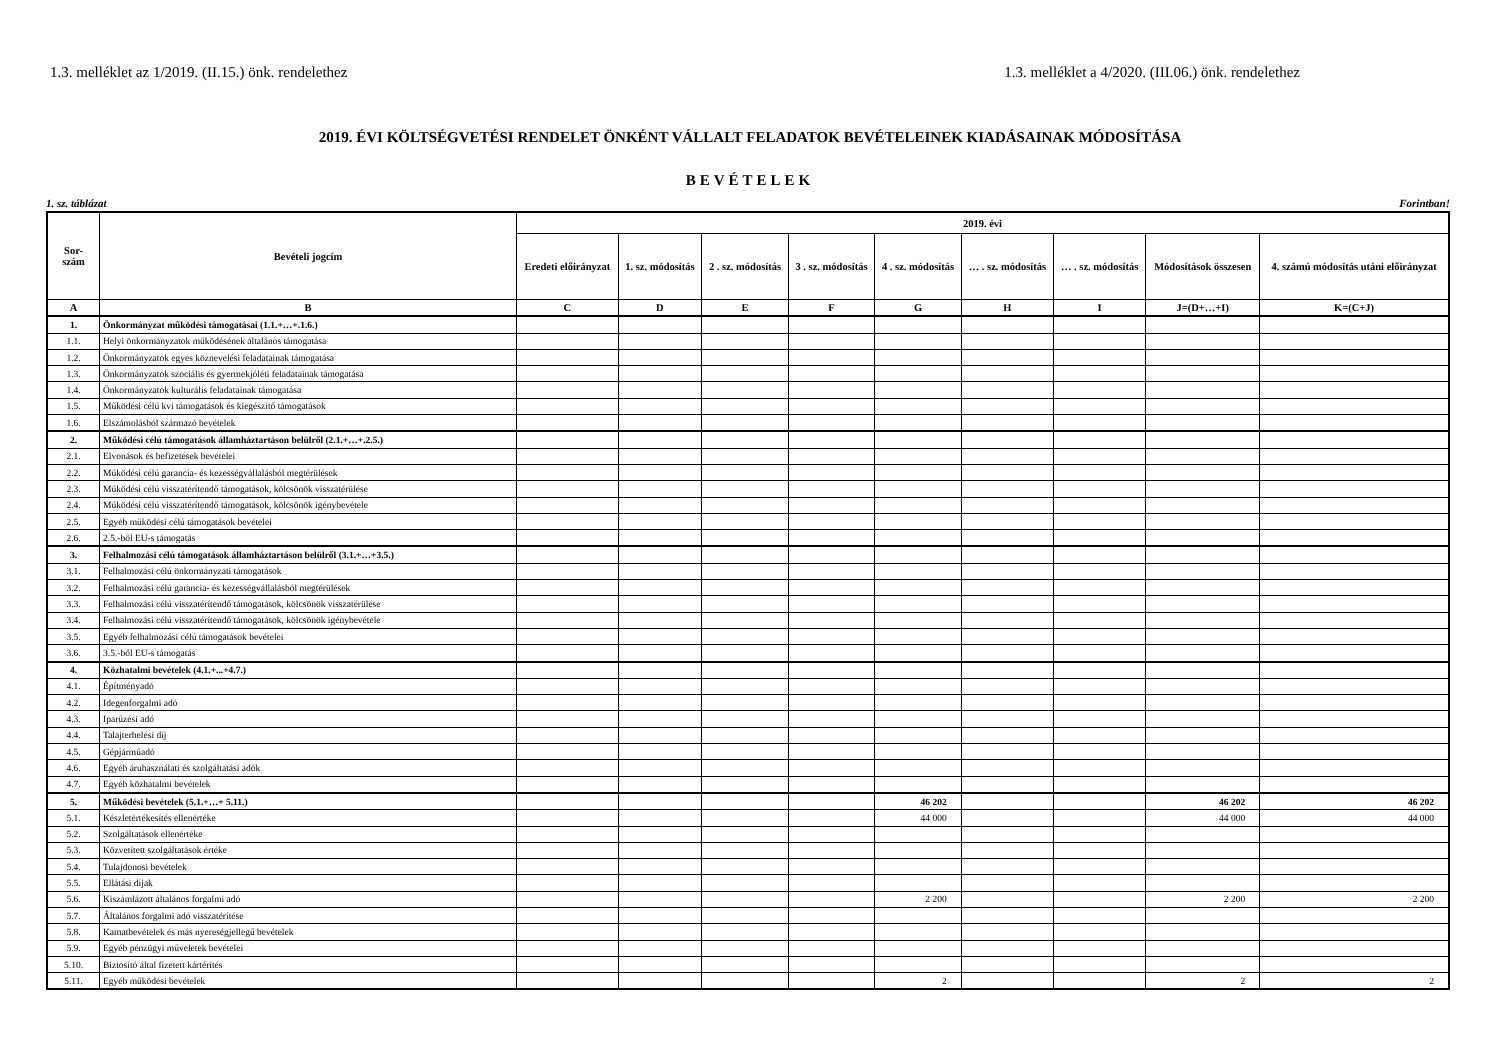1.3. melléklet az 1/2019. (II.15.) önk. rendelethez 1.3. melléklet a 4/2020. (III.06.) önk. rendelethez
2019. ÉVI KÖLTSÉGVETÉSI RENDELET ÖNKÉNT VÁLLALT FELADATOK BEVÉTELEINEK KIADÁSAINAK MÓDOSÍTÁSA
BEVÉTELEK
1. sz. táblázat Forintban!
| Sor- szám | Bevételi jogcím | 2019. évi | | | | | | | | |
| --- | --- | --- | --- | --- | --- | --- | --- | --- | --- | --- |
| | | Eredeti előirányzat | 1. sz. módosítás | 2 . sz. módosítás | 3 . sz. módosítás | 4 . sz. módosítás | … . sz. módosítás | … . sz. módosítás | Módosítások összesen | 4. számú módosítás utáni előirányzat |
| A | B | C | D | E | F | G | H | I | J=(D+…+I) | K=(C+J) |
| 1. | Önkormányzat működési támogatásai (1.1.+…+.1.6.) | | | | | | | | | |
| 1.1. | Helyi önkormányzatok működésének általános támogatása | | | | | | | | | |
| 1.2. | Önkormányzatok egyes köznevelési feladatainak támogatása | | | | | | | | | |
| 1.3. | Önkormányzatok szociális és gyermekjóléti feladatainak támogatása | | | | | | | | | |
| 1.4. | Önkormányzatok kulturális feladatainak támogatása | | | | | | | | | |
| 1.5. | Működési célú kvi támogatások és kiegészítő támogatások | | | | | | | | | |
| 1.6. | Elszámolásból származó bevételek | | | | | | | | | |
| 2. | Működési célú támogatások államháztartáson belülről (2.1.+…+.2.5.) | | | | | | | | | |
| 2.1. | Elvonások és befizetések bevételei | | | | | | | | | |
| 2.2. | Működési célú garancia- és kezességvállalásból megtérülések | | | | | | | | | |
| 2.3. | Működési célú visszatérítendő támogatások, kölcsönök visszatérülése | | | | | | | | | |
| 2.4. | Működési célú visszatérítendő támogatások, kölcsönök igénybevétele | | | | | | | | | |
| 2.5. | Egyéb működési célú támogatások bevételei | | | | | | | | | |
| 2.6. | 2.5.-ből EU-s támogatás | | | | | | | | | |
| 3. | Felhalmozási célú támogatások államháztartáson belülről (3.1.+…+3.5.) | | | | | | | | | |
| 3.1. | Felhalmozási célú önkormányzati támogatások | | | | | | | | | |
| 3.2. | Felhalmozási célú garancia- és kezességvállalásból megtérülések | | | | | | | | | |
| 3.3. | Felhalmozási célú visszatérítendő támogatások, kölcsönök visszatérülése | | | | | | | | | |
| 3.4. | Felhalmozási célú visszatérítendő támogatások, kölcsönök igénybevétele | | | | | | | | | |
| 3.5. | Egyéb felhalmozási célú támogatások bevételei | | | | | | | | | |
| 3.6. | 3.5.-ből EU-s támogatás | | | | | | | | | |
| 4. | Közhatalmi bevételek (4.1.+...+4.7.) | | | | | | | | | |
| 4.1. | Építményadó | | | | | | | | | |
| 4.2. | Idegenforgalmi adó | | | | | | | | | |
| 4.3. | Iparűzési adó | | | | | | | | | |
| 4.4. | Talajterhelési díj | | | | | | | | | |
| 4.5. | Gépjárműadó | | | | | | | | | |
| 4.6. | Egyéb áruhasználati és szolgáltatási adók | | | | | | | | | |
| 4.7. | Egyéb közhatalmi bevételek | | | | | | | | | |
| 5. | Működési bevételek (5.1.+…+ 5.11.) | | | | | 46 202 | | | 46 202 | 46 202 |
| 5.1. | Készletértékesítés ellenértéke | | | | | 44 000 | | | 44 000 | 44 000 |
| 5.2. | Szolgáltatások ellenértéke | | | | | | | | | |
| 5.3. | Közvetített szolgáltatások értéke | | | | | | | | | |
| 5.4. | Tulajdonosi bevételek | | | | | | | | | |
| 5.5. | Ellátási díjak | | | | | | | | | |
| 5.6. | Kiszámlázott általános forgalmi adó | | | | | 2 200 | | | 2 200 | 2 200 |
| 5.7. | Általános forgalmi adó visszatérítése | | | | | | | | | |
| 5.8. | Kamatbevételek és más nyereségjellegű bevételek | | | | | | | | | |
| 5.9. | Egyéb pénzügyi műveletek bevételei | | | | | | | | | |
| 5.10. | Biztosító által fizetett kártérítés | | | | | | | | | |
| 5.11. | Egyéb működési bevételek | | | | | 2 | | | 2 | 2 |